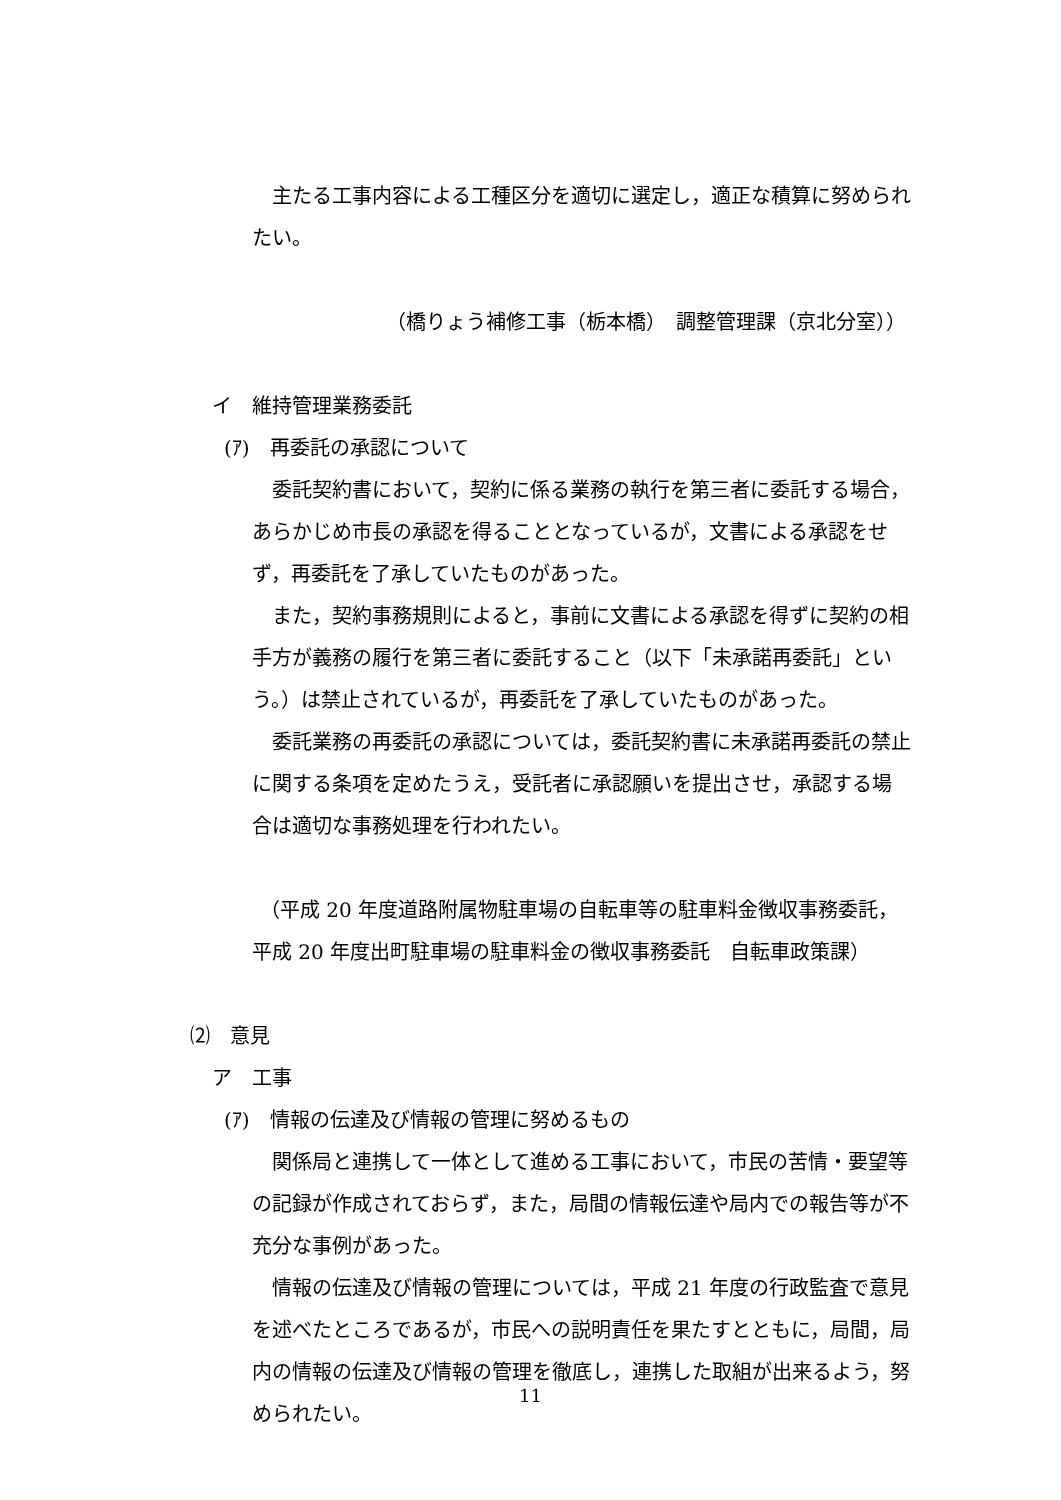主たる工事内容による工種区分を適切に選定し，適正な積算に努められたい。
（橋りょう補修工事（栃本橋）　調整管理課（京北分室））
イ　維持管理業務委託
(ｱ)　再委託の承認について
委託契約書において，契約に係る業務の執行を第三者に委託する場合，あらかじめ市長の承認を得ることとなっているが，文書による承認をせず，再委託を了承していたものがあった。
また，契約事務規則によると，事前に文書による承認を得ずに契約の相手方が義務の履行を第三者に委託すること（以下「未承諾再委託」という。）は禁止されているが，再委託を了承していたものがあった。
委託業務の再委託の承認については，委託契約書に未承諾再委託の禁止に関する条項を定めたうえ，受託者に承認願いを提出させ，承認する場合は適切な事務処理を行われたい。
（平成 20 年度道路附属物駐車場の自転車等の駐車料金徴収事務委託，平成 20 年度出町駐車場の駐車料金の徴収事務委託　自転車政策課）
⑵　意見
ア　工事
(ｱ)　情報の伝達及び情報の管理に努めるもの
関係局と連携して一体として進める工事において，市民の苦情・要望等の記録が作成されておらず，また，局間の情報伝達や局内での報告等が不充分な事例があった。
情報の伝達及び情報の管理については，平成 21 年度の行政監査で意見を述べたところであるが，市民への説明責任を果たすとともに，局間，局内の情報の伝達及び情報の管理を徹底し，連携した取組が出来るよう，努められたい。
11